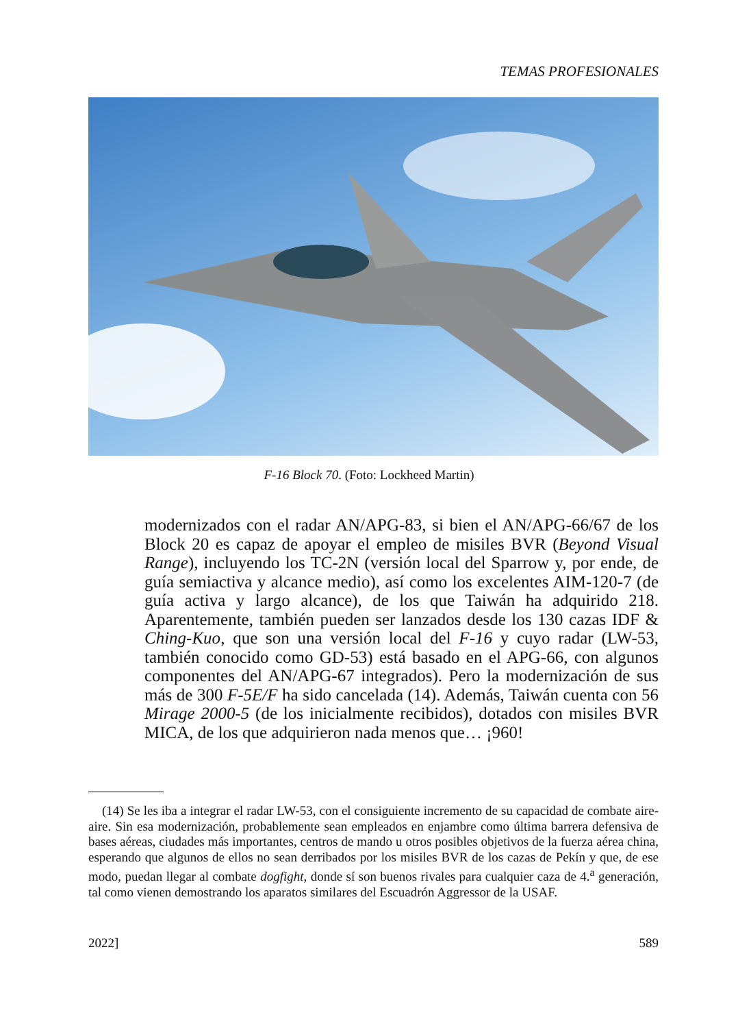TEMAS PROFESIONALES
F-16 Block 70. (Foto: Lockheed Martin)
modernizados con el radar AN/APG-83, si bien el AN/APG-66/67 de los Block 20 es capaz de apoyar el empleo de misiles BVR (Beyond Visual Range), incluyendo los TC-2N (versión local del Sparrow y, por ende, de guía semiactiva y alcance medio), así como los excelentes AIM-120-7 (de guía activa y largo alcance), de los que Taiwán ha adquirido 218. Aparentemente, también pueden ser lanzados desde los 130 cazas IDF & Ching-Kuo, que son una versión local del F-16 y cuyo radar (LW-53, también conocido como GD-53) está basado en el APG-66, con algunos componentes del AN/APG-67 integrados). Pero la modernización de sus más de 300 F-5E/F ha sido cancelada (14). Además, Taiwán cuenta con 56 Mirage 2000-5 (de los inicialmente recibidos), dotados con misiles BVR MICA, de los que adquirieron nada menos que… ¡960!
(14) Se les iba a integrar el radar LW-53, con el consiguiente incremento de su capacidad de combate aire-aire. Sin esa modernización, probablemente sean empleados en enjambre como última barrera defensiva de bases aéreas, ciudades más importantes, centros de mando u otros posibles objetivos de la fuerza aérea china, esperando que algunos de ellos no sean derribados por los misiles BVR de los cazas de Pekín y que, de ese modo, puedan llegar al combate dogfight, donde sí son buenos rivales para cualquier caza de 4.<sup>a</sup> generación, tal como vienen demostrando los aparatos similares del Escuadrón Aggressor de la USAF.
2022] 589